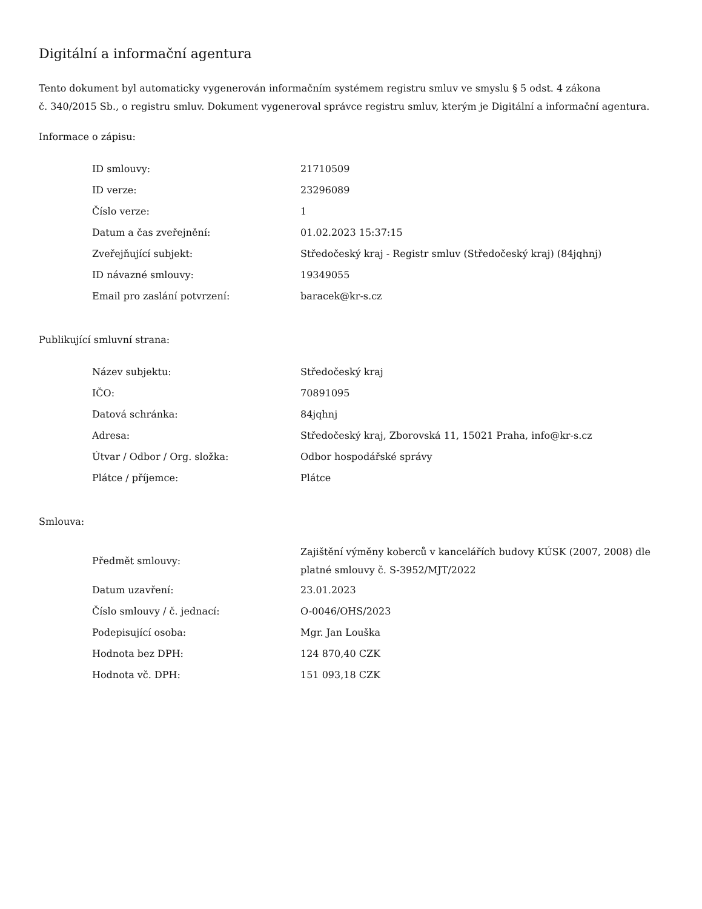Digitální a informační agentura
Tento dokument byl automaticky vygenerován informačním systémem registru smluv ve smyslu § 5 odst. 4 zákona
č. 340/2015 Sb., o registru smluv. Dokument vygeneroval správce registru smluv, kterým je Digitální a informační agentura.
Informace o zápisu:
| ID smlouvy: | 21710509 |
| ID verze: | 23296089 |
| Číslo verze: | 1 |
| Datum a čas zveřejnění: | 01.02.2023 15:37:15 |
| Zveřejňující subjekt: | Středočeský kraj - Registr smluv (Středočeský kraj) (84jqhnj) |
| ID návazné smlouvy: | 19349055 |
| Email pro zaslání potvrzení: | baracek@kr-s.cz |
Publikující smluvní strana:
| Název subjektu: | Středočeský kraj |
| IČO: | 70891095 |
| Datová schránka: | 84jqhnj |
| Adresa: | Středočeský kraj, Zborovská 11, 15021 Praha, info@kr-s.cz |
| Útvar / Odbor / Org. složka: | Odbor hospodářské správy |
| Plátce / příjemce: | Plátce |
Smlouva:
| Předmět smlouvy: | Zajištění výměny koberců v kancelářích budovy KÚSK (2007, 2008) dle platné smlouvy č. S-3952/MJT/2022 |
| Datum uzavření: | 23.01.2023 |
| Číslo smlouvy / č. jednací: | O-0046/OHS/2023 |
| Podepisující osoba: | Mgr. Jan Louška |
| Hodnota bez DPH: | 124 870,40 CZK |
| Hodnota vč. DPH: | 151 093,18 CZK |